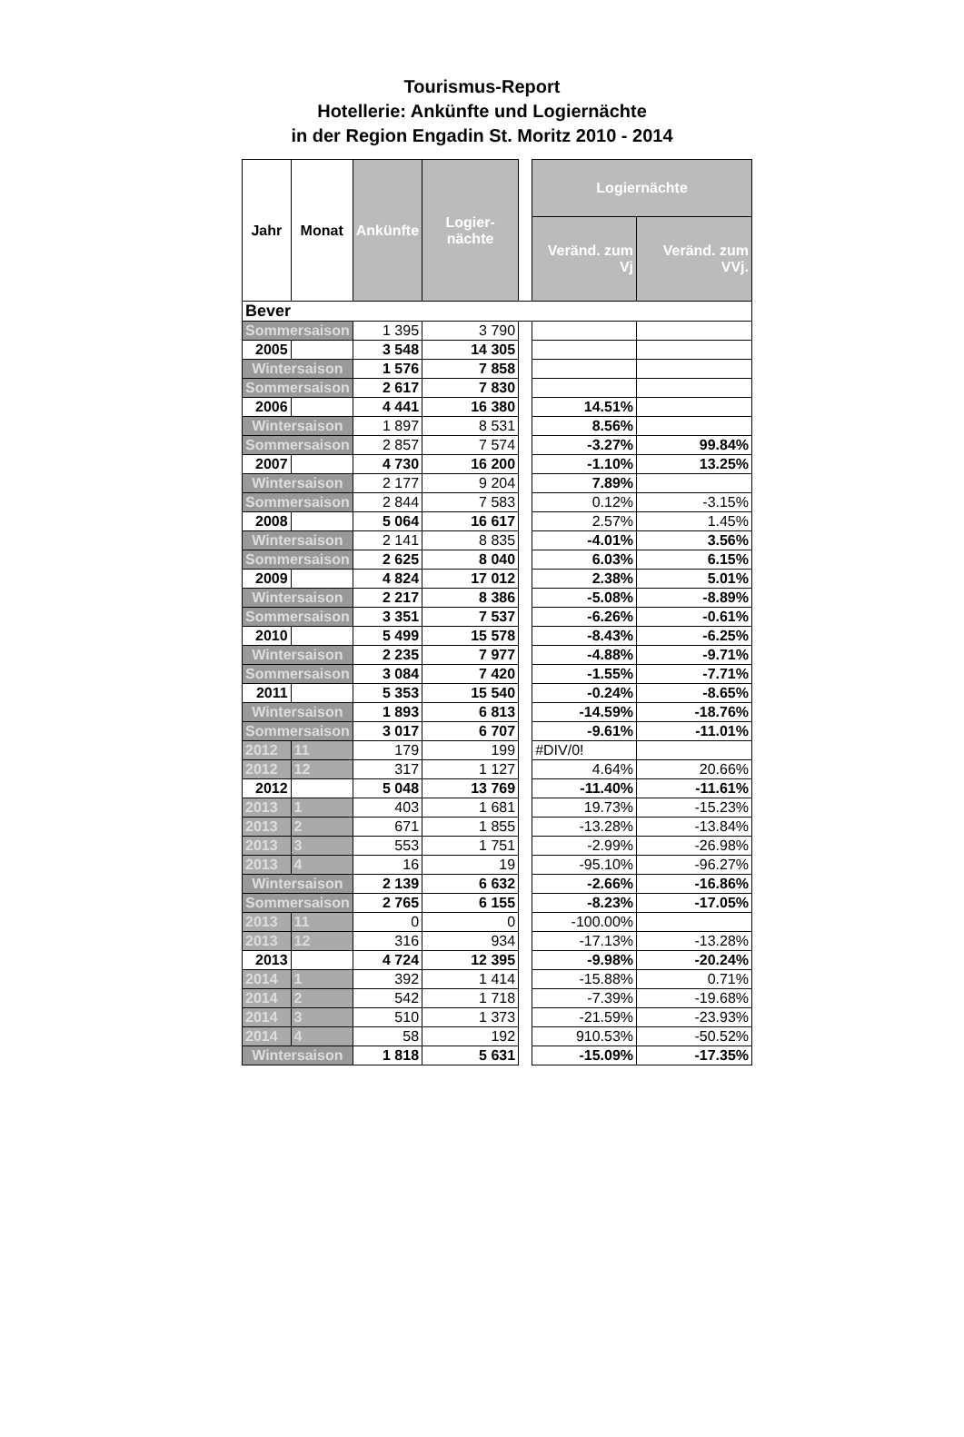Tourismus-Report
Hotellerie: Ankünfte und Logiernächte
in der Region Engadin St. Moritz 2010 - 2014
| Jahr | Monat | Ankünfte | Logier-nächte | | Logiernächte | |
| | | | | | Veränd. zum Vj | Veränd. zum VVj. |
| Bever | | | | | | |
| Sommersaison | | 1 395 | 3 790 | | | |
| 2005 | | 3 548 | 14 305 | | | |
| Wintersaison | | 1 576 | 7 858 | | | |
| Sommersaison | | 2 617 | 7 830 | | | |
| 2006 | | 4 441 | 16 380 | | 14.51% | |
| Wintersaison | | 1 897 | 8 531 | | 8.56% | |
| Sommersaison | | 2 857 | 7 574 | | -3.27% | 99.84% |
| 2007 | | 4 730 | 16 200 | | -1.10% | 13.25% |
| Wintersaison | | 2 177 | 9 204 | | 7.89% | |
| Sommersaison | | 2 844 | 7 583 | | 0.12% | -3.15% |
| 2008 | | 5 064 | 16 617 | | 2.57% | 1.45% |
| Wintersaison | | 2 141 | 8 835 | | -4.01% | 3.56% |
| Sommersaison | | 2 625 | 8 040 | | 6.03% | 6.15% |
| 2009 | | 4 824 | 17 012 | | 2.38% | 5.01% |
| Wintersaison | | 2 217 | 8 386 | | -5.08% | -8.89% |
| Sommersaison | | 3 351 | 7 537 | | -6.26% | -0.61% |
| 2010 | | 5 499 | 15 578 | | -8.43% | -6.25% |
| Wintersaison | | 2 235 | 7 977 | | -4.88% | -9.71% |
| Sommersaison | | 3 084 | 7 420 | | -1.55% | -7.71% |
| 2011 | | 5 353 | 15 540 | | -0.24% | -8.65% |
| Wintersaison | | 1 893 | 6 813 | | -14.59% | -18.76% |
| Sommersaison | | 3 017 | 6 707 | | -9.61% | -11.01% |
| 2012 | 11 | 179 | 199 | | #DIV/0! | |
| 2012 | 12 | 317 | 1 127 | | 4.64% | 20.66% |
| 2012 | | 5 048 | 13 769 | | -11.40% | -11.61% |
| 2013 | 1 | 403 | 1 681 | | 19.73% | -15.23% |
| 2013 | 2 | 671 | 1 855 | | -13.28% | -13.84% |
| 2013 | 3 | 553 | 1 751 | | -2.99% | -26.98% |
| 2013 | 4 | 16 | 19 | | -95.10% | -96.27% |
| Wintersaison | | 2 139 | 6 632 | | -2.66% | -16.86% |
| Sommersaison | | 2 765 | 6 155 | | -8.23% | -17.05% |
| 2013 | 11 | 0 | 0 | | -100.00% | |
| 2013 | 12 | 316 | 934 | | -17.13% | -13.28% |
| 2013 | | 4 724 | 12 395 | | -9.98% | -20.24% |
| 2014 | 1 | 392 | 1 414 | | -15.88% | 0.71% |
| 2014 | 2 | 542 | 1 718 | | -7.39% | -19.68% |
| 2014 | 3 | 510 | 1 373 | | -21.59% | -23.93% |
| 2014 | 4 | 58 | 192 | | 910.53% | -50.52% |
| Wintersaison | | 1 818 | 5 631 | | -15.09% | -17.35% |